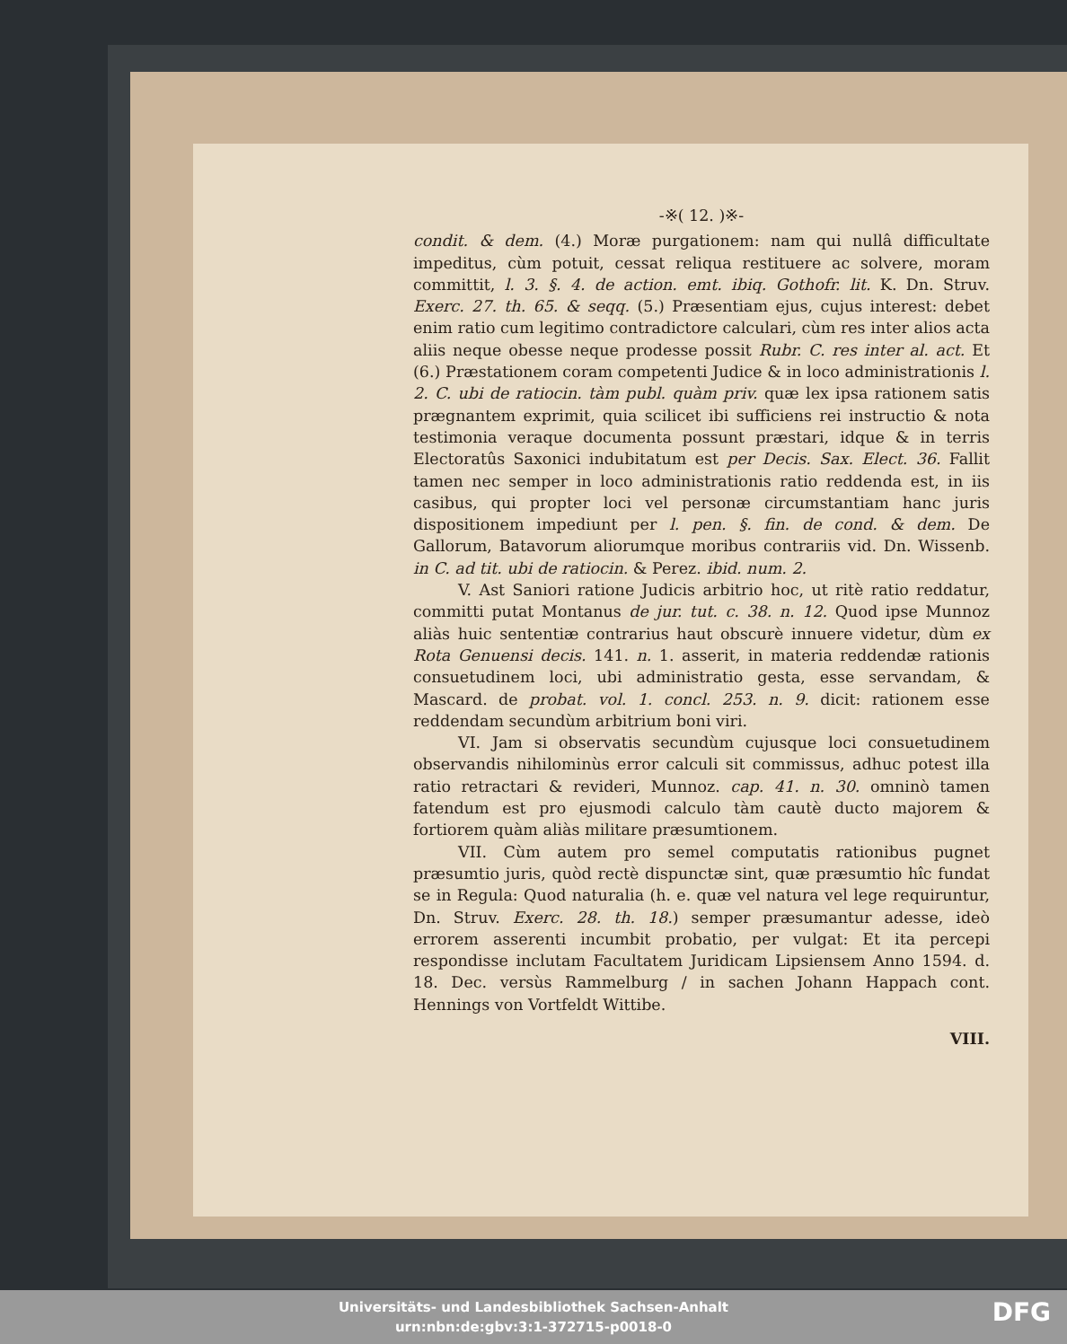-※( 12. )※-
condit. & dem. (4.) Moræ purgationem: nam qui nullâ difficultate impeditus, cùm potuit, cessat reliqua restituere ac solvere, moram committit, l. 3. §. 4. de action. emt. ibiq. Gothofr. lit. K. Dn. Struv. Exerc. 27. th. 65. & seqq. (5.) Præsentiam ejus, cujus interest: debet enim ratio cum legitimo contradictore calculari, cùm res inter alios acta aliis neque obesse neque prodesse possit Rubr. C. res inter al. act. Et (6.) Præstationem coram competenti Judice & in loco administrationis l. 2. C. ubi de ratiocin. tàm publ. quàm priv. quæ lex ipsa rationem satis prægnantem exprimit, quia scilicet ibi sufficiens rei instructio & nota testimonia veraque documenta possunt præstari, idque & in terris Electoratûs Saxonici indubitatum est per Decis. Sax. Elect. 36. Fallit tamen nec semper in loco administrationis ratio reddenda est, in iis casibus, qui propter loci vel personæ circumstantiam hanc juris dispositionem impediunt per l. pen. §. fin. de cond. & dem. De Gallorum, Batavorum aliorumque moribus contrariis vid. Dn. Wissenb. in C. ad tit. ubi de ratiocin. & Perez. ibid. num. 2.
V. Ast Saniori ratione Judicis arbitrio hoc, ut ritè ratio reddatur, committi putat Montanus de jur. tut. c. 38. n. 12. Quod ipse Munnoz aliàs huic sententiæ contrarius haut obscurè innuere videtur, dùm ex Rota Genuensi decis. 141. n. 1. asserit, in materia reddendæ rationis consuetudinem loci, ubi administratio gesta, esse servandam, & Mascard. de probat. vol. 1. concl. 253. n. 9. dicit: rationem esse reddendam secundùm arbitrium boni viri.
VI. Jam si observatis secundùm cujusque loci consuetudinem observandis nihilominùs error calculi sit commissus, adhuc potest illa ratio retractari & revideri, Munnoz. cap. 41. n. 30. omninò tamen fatendum est pro ejusmodi calculo tàm cautè ducto majorem & fortiorem quàm aliàs militare præsumtionem.
VII. Cùm autem pro semel computatis rationibus pugnet præsumtio juris, quòd rectè dispunctæ sint, quæ præsumtio hîc fundat se in Regula: Quod naturalia (h. e. quæ vel natura vel lege requiruntur, Dn. Struv. Exerc. 28. th. 18.) semper præsumantur adesse, ideò errorem asserenti incumbit probatio, per vulgat: Et ita percepi respondisse inclutam Facultatem Juridicam Lipsiensem Anno 1594. d. 18. Dec. versùs Rammelburg / in sachen Johann Happach cont. Hennings von Vortfeldt Wittibe.
VIII.
Universitäts- und Landesbibliothek Sachsen-Anhalt
urn:nbn:de:gbv:3:1-372715-p0018-0
DFG